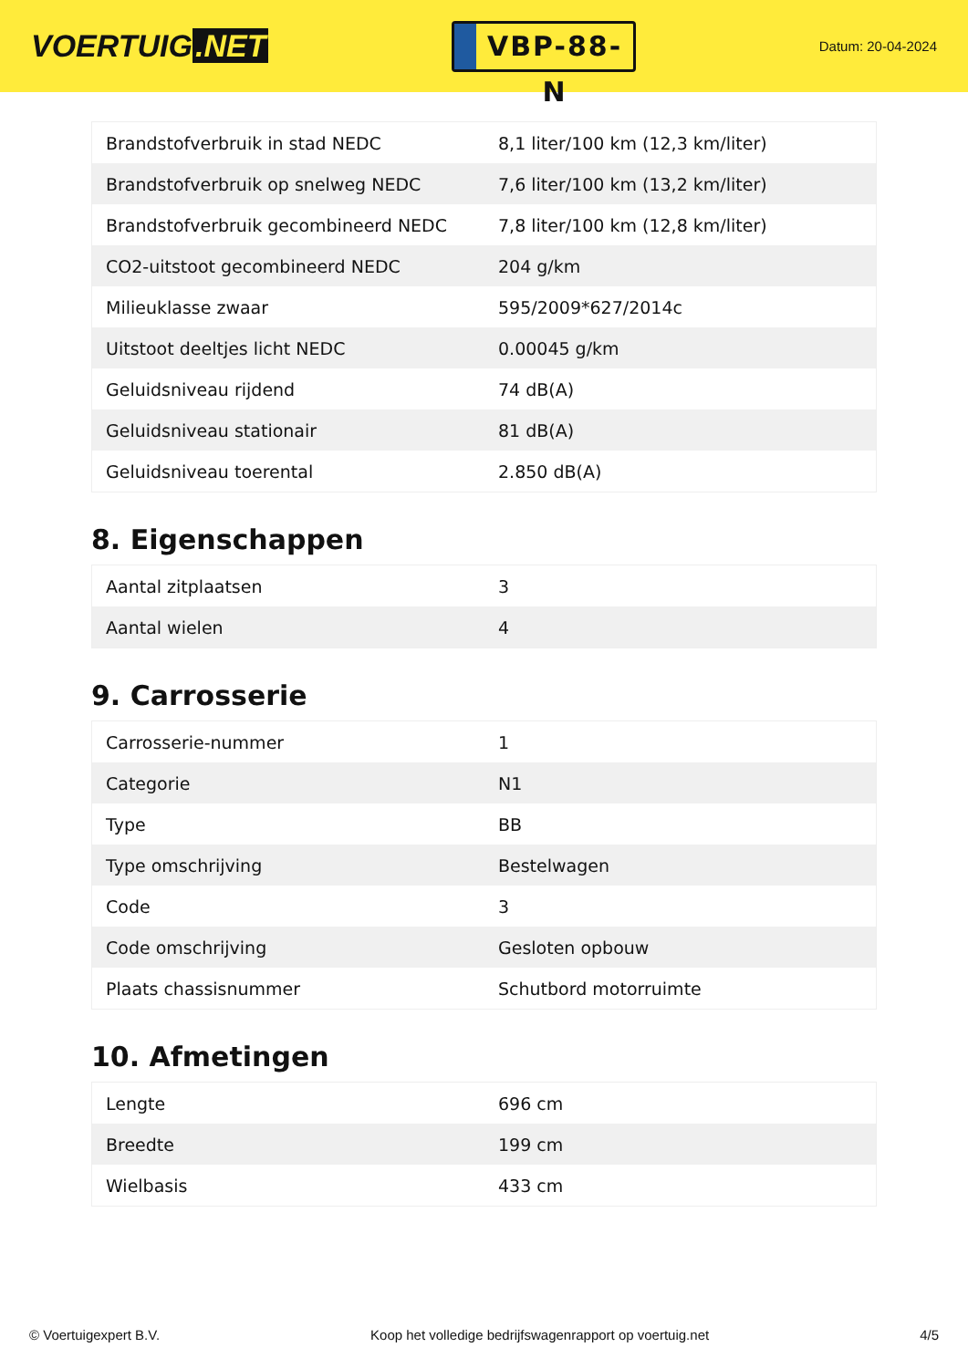VOERTUIG.NET
VBP-88-N
Datum: 20-04-2024
| Brandstofverbruik in stad NEDC | 8,1 liter/100 km (12,3 km/liter) |
| Brandstofverbruik op snelweg NEDC | 7,6 liter/100 km (13,2 km/liter) |
| Brandstofverbruik gecombineerd NEDC | 7,8 liter/100 km (12,8 km/liter) |
| CO2-uitstoot gecombineerd NEDC | 204 g/km |
| Milieuklasse zwaar | 595/2009*627/2014c |
| Uitstoot deeltjes licht NEDC | 0.00045 g/km |
| Geluidsniveau rijdend | 74 dB(A) |
| Geluidsniveau stationair | 81 dB(A) |
| Geluidsniveau toerental | 2.850 dB(A) |
8. Eigenschappen
| Aantal zitplaatsen | 3 |
| Aantal wielen | 4 |
9. Carrosserie
| Carrosserie-nummer | 1 |
| Categorie | N1 |
| Type | BB |
| Type omschrijving | Bestelwagen |
| Code | 3 |
| Code omschrijving | Gesloten opbouw |
| Plaats chassisnummer | Schutbord motorruimte |
10. Afmetingen
| Lengte | 696 cm |
| Breedte | 199 cm |
| Wielbasis | 433 cm |
© Voertuigexpert B.V. Koop het volledige bedrijfswagenrapport op voertuig.net 4/5